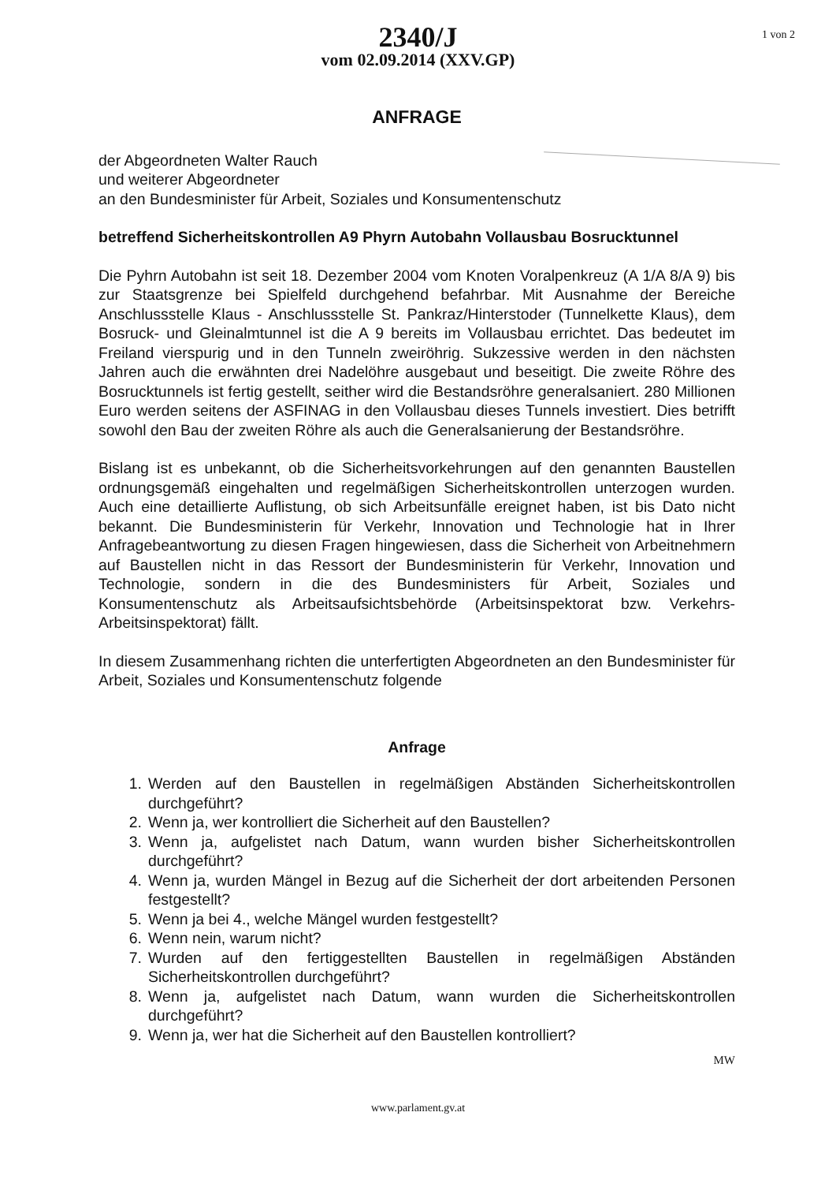1 von 2
2340/J
vom 02.09.2014 (XXV.GP)
ANFRAGE
der Abgeordneten Walter Rauch
und weiterer Abgeordneter
an den Bundesminister für Arbeit, Soziales und Konsumentenschutz
betreffend Sicherheitskontrollen A9 Phyrn Autobahn Vollausbau Bosrucktunnel
Die Pyhrn Autobahn ist seit 18. Dezember 2004 vom Knoten Voralpenkreuz (A 1/A 8/A 9) bis zur Staatsgrenze bei Spielfeld durchgehend befahrbar. Mit Ausnahme der Bereiche Anschlussstelle Klaus - Anschlussstelle St. Pankraz/Hinterstoder (Tunnelkette Klaus), dem Bosruck- und Gleinalmtunnel ist die A 9 bereits im Vollausbau errichtet. Das bedeutet im Freiland vierspurig und in den Tunneln zweiröhrig. Sukzessive werden in den nächsten Jahren auch die erwähnten drei Nadelöhre ausgebaut und beseitigt. Die zweite Röhre des Bosrucktunnels ist fertig gestellt, seither wird die Bestandsröhre generalsaniert. 280 Millionen Euro werden seitens der ASFINAG in den Vollausbau dieses Tunnels investiert. Dies betrifft sowohl den Bau der zweiten Röhre als auch die Generalsanierung der Bestandsröhre.
Bislang ist es unbekannt, ob die Sicherheitsvorkehrungen auf den genannten Baustellen ordnungsgemäß eingehalten und regelmäßigen Sicherheitskontrollen unterzogen wurden. Auch eine detaillierte Auflistung, ob sich Arbeitsunfälle ereignet haben, ist bis Dato nicht bekannt. Die Bundesministerin für Verkehr, Innovation und Technologie hat in Ihrer Anfragebeantwortung zu diesen Fragen hingewiesen, dass die Sicherheit von Arbeitnehmern auf Baustellen nicht in das Ressort der Bundesministerin für Verkehr, Innovation und Technologie, sondern in die des Bundesministers für Arbeit, Soziales und Konsumentenschutz als Arbeitsaufsichtsbehörde (Arbeitsinspektorat bzw. Verkehrs-Arbeitsinspektorat) fällt.
In diesem Zusammenhang richten die unterfertigten Abgeordneten an den Bundesminister für Arbeit, Soziales und Konsumentenschutz folgende
Anfrage
1. Werden auf den Baustellen in regelmäßigen Abständen Sicherheitskontrollen durchgeführt?
2. Wenn ja, wer kontrolliert die Sicherheit auf den Baustellen?
3. Wenn ja, aufgelistet nach Datum, wann wurden bisher Sicherheitskontrollen durchgeführt?
4. Wenn ja, wurden Mängel in Bezug auf die Sicherheit der dort arbeitenden Personen festgestellt?
5. Wenn ja bei 4., welche Mängel wurden festgestellt?
6. Wenn nein, warum nicht?
7. Wurden auf den fertiggestellten Baustellen in regelmäßigen Abständen Sicherheitskontrollen durchgeführt?
8. Wenn ja, aufgelistet nach Datum, wann wurden die Sicherheitskontrollen durchgeführt?
9. Wenn ja, wer hat die Sicherheit auf den Baustellen kontrolliert?
MW
www.parlament.gv.at